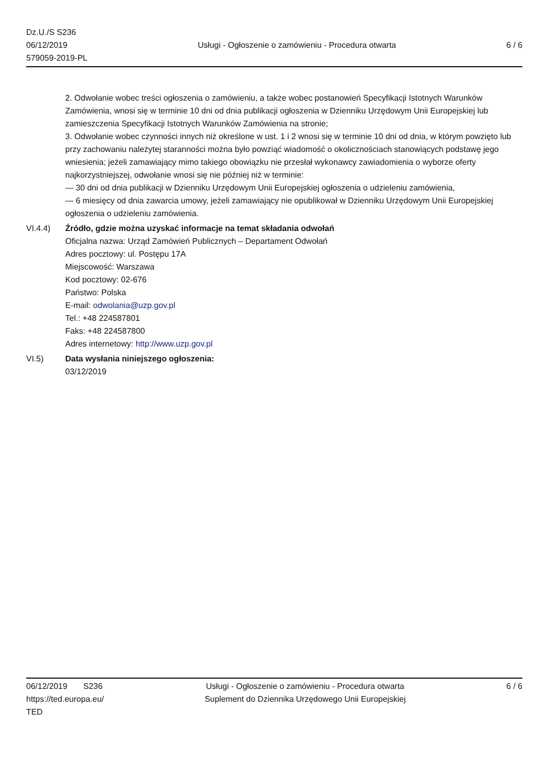Dz.U./S S236
06/12/2019
579059-2019-PL
Usługi - Ogłoszenie o zamówieniu - Procedura otwarta
6 / 6
2. Odwołanie wobec treści ogłoszenia o zamówieniu, a także wobec postanowień Specyfikacji Istotnych Warunków Zamówienia, wnosi się w terminie 10 dni od dnia publikacji ogłoszenia w Dzienniku Urzędowym Unii Europejskiej lub zamieszczenia Specyfikacji Istotnych Warunków Zamówienia na stronie;
3. Odwołanie wobec czynności innych niż określone w ust. 1 i 2 wnosi się w terminie 10 dni od dnia, w którym powzięto lub przy zachowaniu należytej staranności można było powziąć wiadomość o okolicznościach stanowiących podstawę jego wniesienia; jeżeli zamawiający mimo takiego obowiązku nie przesłał wykonawcy zawiadomienia o wyborze oferty najkorzystniejszej, odwołanie wnosi się nie później niż w terminie:
— 30 dni od dnia publikacji w Dzienniku Urzędowym Unii Europejskiej ogłoszenia o udzieleniu zamówienia,
— 6 miesięcy od dnia zawarcia umowy, jeżeli zamawiający nie opublikował w Dzienniku Urzędowym Unii Europejskiej ogłoszenia o udzieleniu zamówienia.
VI.4.4) Źródło, gdzie można uzyskać informacje na temat składania odwołań
Oficjalna nazwa: Urząd Zamówień Publicznych – Departament Odwołań
Adres pocztowy: ul. Postępu 17A
Miejscowość: Warszawa
Kod pocztowy: 02-676
Państwo: Polska
E-mail: odwolania@uzp.gov.pl
Tel.: +48 224587801
Faks: +48 224587800
Adres internetowy: http://www.uzp.gov.pl
VI.5) Data wysłania niniejszego ogłoszenia:
03/12/2019
06/12/2019 S236
https://ted.europa.eu/
TED
Usługi - Ogłoszenie o zamówieniu - Procedura otwarta
Suplement do Dziennika Urzędowego Unii Europejskiej
6 / 6